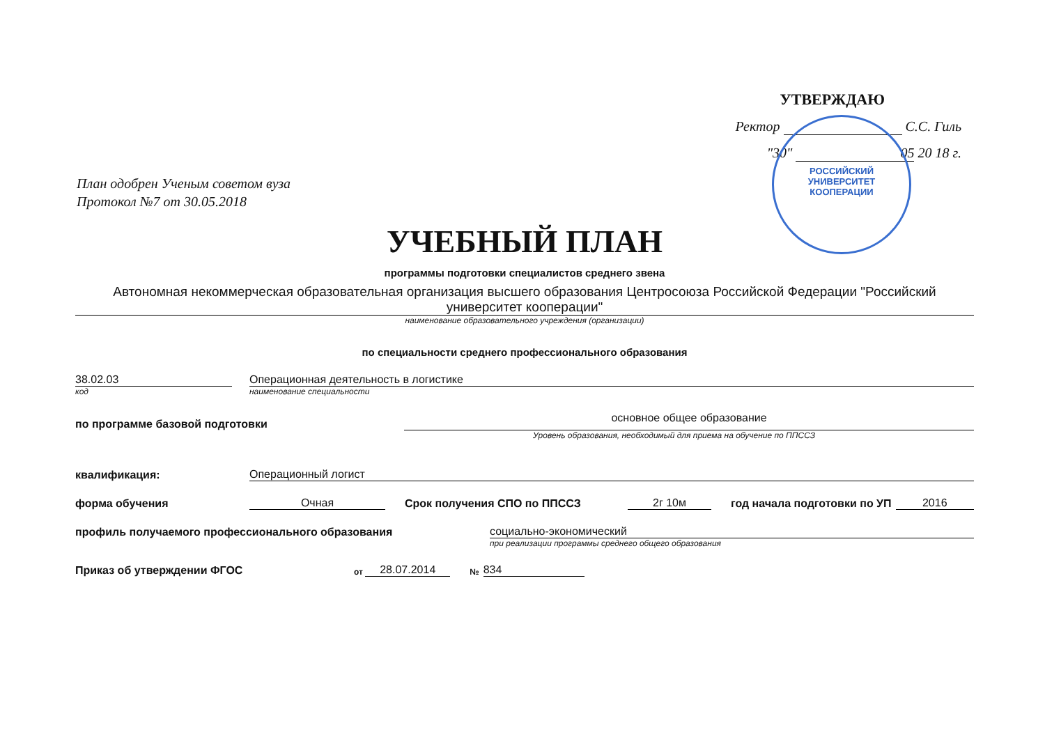УТВЕРЖДАЮ
Ректор С.С. Гиль
"30" 05 20 18 г.
РОССИЙСКИЙ
УНИВЕРСИТЕТ
КООПЕРАЦИИ
План одобрен Ученым советом вуза
Протокол №7 от 30.05.2018
УЧЕБНЫЙ ПЛАН
программы подготовки специалистов среднего звена
Автономная некоммерческая образовательная организация высшего образования Центросоюза Российской Федерации "Российский университет кооперации"
наименование образовательного учреждения (организации)
по специальности среднего профессионального образования
38.02.03
Операционная деятельность в логистике
код наименование специальности
по программе базовой подготовки
основное общее образование
Уровень образования, необходимый для приема на обучение по ППССЗ
квалификация:
Операционный логист
форма обучения
Очная
Срок получения СПО по ППССЗ
2г 10м
год начала подготовки по УП
2016
профиль получаемого профессионального образования
социально-экономический
при реализации программы среднего общего образования
Приказ об утверждении ФГОС
от
28.07.2014
№
834